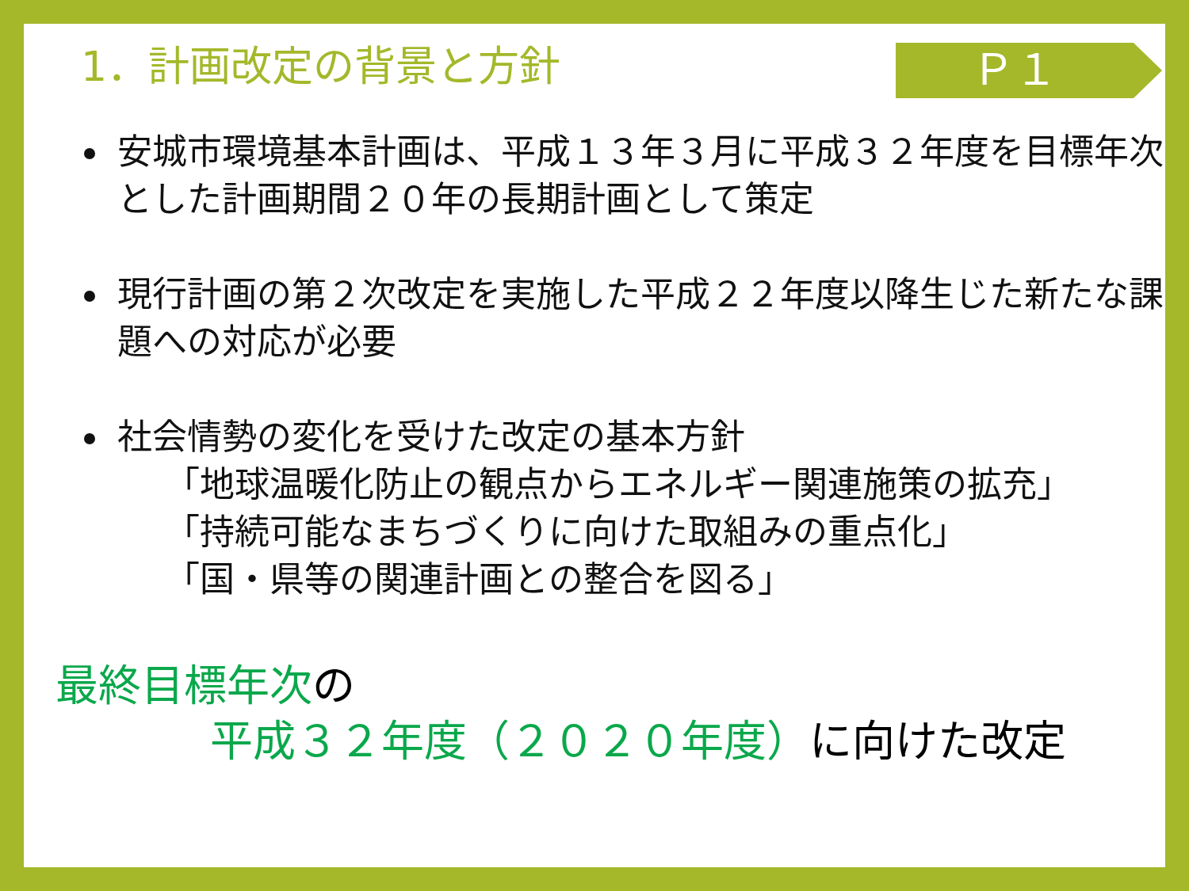1．計画改定の背景と方針
Ｐ１
安城市環境基本計画は、平成１３年３月に平成３２年度を目標年次とした計画期間２０年の長期計画として策定
現行計画の第２次改定を実施した平成２２年度以降生じた新たな課題への対応が必要
社会情勢の変化を受けた改定の基本方針
「地球温暖化防止の観点からエネルギー関連施策の拡充」
「持続可能なまちづくりに向けた取組みの重点化」
「国・県等の関連計画との整合を図る」
最終目標年次の
平成３２年度（２０２０年度）に向けた改定